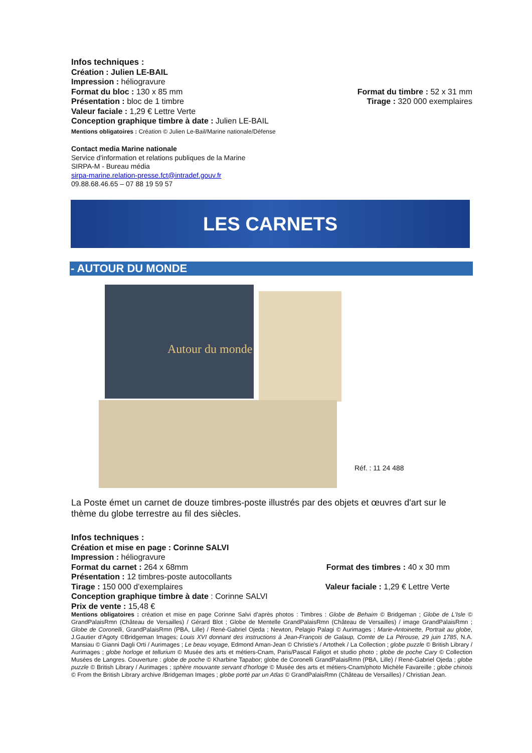Infos techniques :
Création : Julien LE-BAIL
Impression : héliogravure
Format du bloc : 130 x 85 mm Format du timbre : 52 x 31 mm
Présentation : bloc de 1 timbre Tirage : 320 000 exemplaires
Valeur faciale : 1,29 € Lettre Verte
Conception graphique timbre à date : Julien LE-BAIL
Mentions obligatoires : Création © Julien Le-Bail/Marine nationale/Défense
Contact media Marine nationale
Service d'information et relations publiques de la Marine
SIRPA-M - Bureau média
sirpa-marine.relation-presse.fct@intradef.gouv.fr
09.88.68.46.65 – 07 88 19 59 57
LES CARNETS
- AUTOUR DU MONDE
Autour du monde
Réf. : 11 24 488
La Poste émet un carnet de douze timbres-poste illustrés par des objets et œuvres d'art sur le thème du globe terrestre au fil des siècles.
Infos techniques :
Création et mise en page : Corinne SALVI
Impression : héliogravure
Format du carnet : 264 x 68mm Format des timbres : 40 x 30 mm
Présentation : 12 timbres-poste autocollants
Tirage : 150 000 d'exemplaires Valeur faciale : 1,29 € Lettre Verte
Conception graphique timbre à date : Corinne SALVI
Prix de vente : 15,48 €
Mentions obligatoires : création et mise en page Corinne Salvi d'après photos : Timbres : Globe de Behaim © Bridgeman ; Globe de L'Isle © GrandPalaisRmn (Château de Versailles) / Gérard Blot ; Globe de Mentelle GrandPalaisRmn (Château de Versailles) / image GrandPalaisRmn ; Globe de Coronelli, GrandPalaisRmn (PBA, Lille) / René-Gabriel Ojeda ; Newton, Pelagio Palagi © Aurimages ; Marie-Antoinette, Portrait au globe, J.Gautier d'Agoty ©Bridgeman Images; Louis XVI donnant des instructions à Jean-François de Galaup, Comte de La Pérouse, 29 juin 1785, N.A. Mansiau © Gianni Dagli Orti / Aurimages ; Le beau voyage, Edmond Aman-Jean © Christie's / Artothek / La Collection ; globe puzzle © British Library / Aurimages ; globe horloge et tellurium © Musée des arts et métiers-Cnam, Paris/Pascal Faligot et studio photo ; globe de poche Cary © Collection Musées de Langres. Couverture : globe de poche © Kharbine Tapabor; globe de Coronelli GrandPalaisRmn (PBA, Lille) / René-Gabriel Ojeda ; globe puzzle © British Library / Aurimages ; sphère mouvante servant d'horloge © Musée des arts et métiers-Cnam/photo Michèle Favareille ; globe chinois © From the British Library archive /Bridgeman Images ; globe porté par un Atlas © GrandPalaisRmn (Château de Versailles) / Christian Jean.